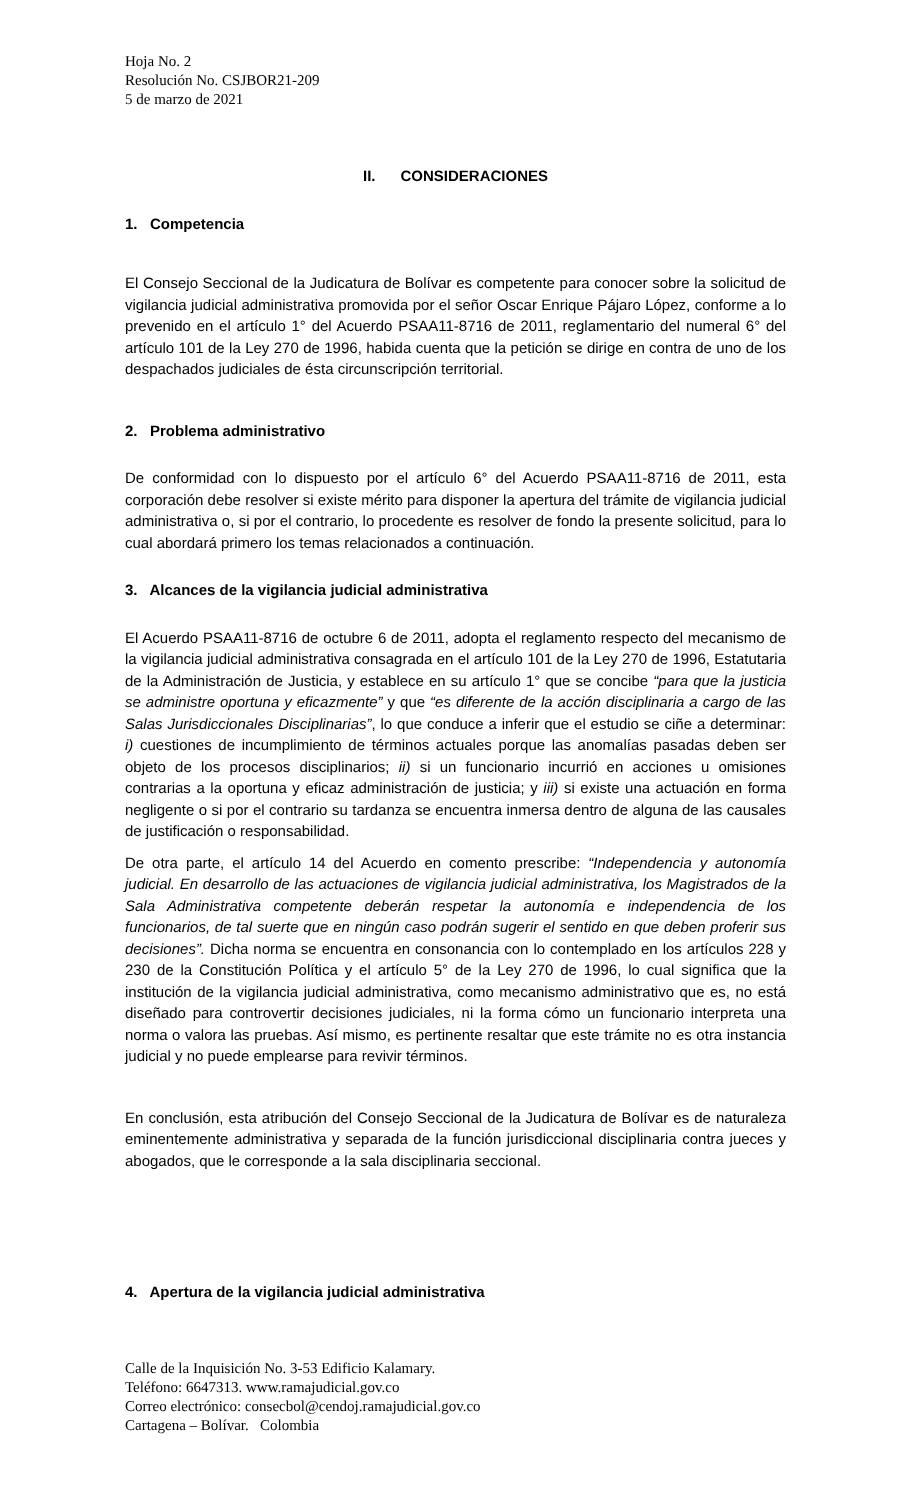Hoja No. 2
Resolución No. CSJBOR21-209
5 de marzo de 2021
II. CONSIDERACIONES
1. Competencia
El Consejo Seccional de la Judicatura de Bolívar es competente para conocer sobre la solicitud de vigilancia judicial administrativa promovida por el señor Oscar Enrique Pájaro López, conforme a lo prevenido en el artículo 1° del Acuerdo PSAA11-8716 de 2011, reglamentario del numeral 6° del artículo 101 de la Ley 270 de 1996, habida cuenta que la petición se dirige en contra de uno de los despachados judiciales de ésta circunscripción territorial.
2. Problema administrativo
De conformidad con lo dispuesto por el artículo 6° del Acuerdo PSAA11-8716 de 2011, esta corporación debe resolver si existe mérito para disponer la apertura del trámite de vigilancia judicial administrativa o, si por el contrario, lo procedente es resolver de fondo la presente solicitud, para lo cual abordará primero los temas relacionados a continuación.
3. Alcances de la vigilancia judicial administrativa
El Acuerdo PSAA11-8716 de octubre 6 de 2011, adopta el reglamento respecto del mecanismo de la vigilancia judicial administrativa consagrada en el artículo 101 de la Ley 270 de 1996, Estatutaria de la Administración de Justicia, y establece en su artículo 1° que se concibe “para que la justicia se administre oportuna y eficazmente” y que “es diferente de la acción disciplinaria a cargo de las Salas Jurisdiccionales Disciplinarias”, lo que conduce a inferir que el estudio se ciñe a determinar: i) cuestiones de incumplimiento de términos actuales porque las anomalías pasadas deben ser objeto de los procesos disciplinarios; ii) si un funcionario incurrió en acciones u omisiones contrarias a la oportuna y eficaz administración de justicia; y iii) si existe una actuación en forma negligente o si por el contrario su tardanza se encuentra inmersa dentro de alguna de las causales de justificación o responsabilidad.
De otra parte, el artículo 14 del Acuerdo en comento prescribe: “Independencia y autonomía judicial. En desarrollo de las actuaciones de vigilancia judicial administrativa, los Magistrados de la Sala Administrativa competente deberán respetar la autonomía e independencia de los funcionarios, de tal suerte que en ningún caso podrán sugerir el sentido en que deben proferir sus decisiones”. Dicha norma se encuentra en consonancia con lo contemplado en los artículos 228 y 230 de la Constitución Política y el artículo 5° de la Ley 270 de 1996, lo cual significa que la institución de la vigilancia judicial administrativa, como mecanismo administrativo que es, no está diseñado para controvertir decisiones judiciales, ni la forma cómo un funcionario interpreta una norma o valora las pruebas. Así mismo, es pertinente resaltar que este trámite no es otra instancia judicial y no puede emplearse para revivir términos.
En conclusión, esta atribución del Consejo Seccional de la Judicatura de Bolívar es de naturaleza eminentemente administrativa y separada de la función jurisdiccional disciplinaria contra jueces y abogados, que le corresponde a la sala disciplinaria seccional.
4. Apertura de la vigilancia judicial administrativa
Calle de la Inquisición No. 3-53 Edificio Kalamary.
Teléfono: 6647313. www.ramajudicial.gov.co
Correo electrónico: consecbol@cendoj.ramajudicial.gov.co
Cartagena – Bolívar. Colombia